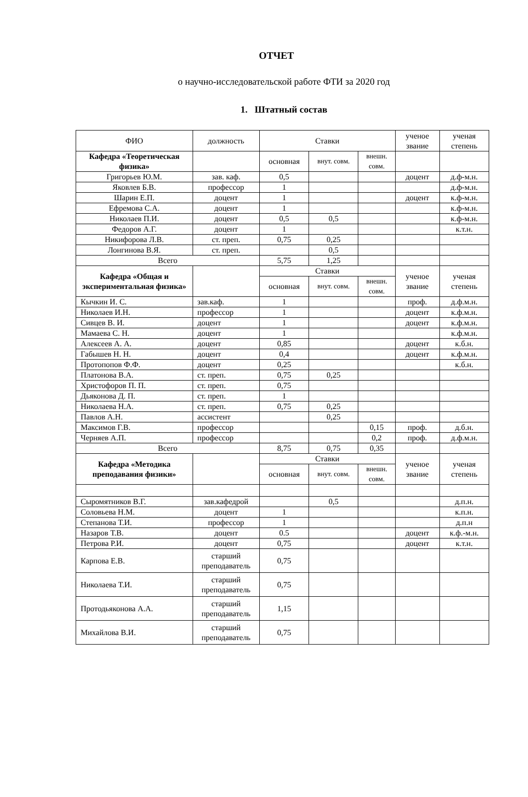ОТЧЕТ
о научно-исследовательской работе ФТИ за 2020 год
1. Штатный состав
| ФИО | должность | Ставки | | | ученое звание | ученая степень |
| --- | --- | --- | --- | --- | --- | --- |
| Кафедра «Теоретическая физика» | | основная | внут. совм. | внешн. совм. | | |
| Григорьев Ю.М. | зав. каф. | 0,5 | | | доцент | д.ф-м.н. |
| Яковлев Б.В. | профессор | 1 | | | | д.ф-м.н. |
| Шарин Е.П. | доцент | 1 | | | доцент | к.ф-м.н. |
| Ефремова С.А. | доцент | 1 | | | | к.ф-м.н. |
| Николаев П.И. | доцент | 0,5 | 0,5 | | | к.ф-м.н. |
| Федоров А.Г. | доцент | 1 | | | | к.т.н. |
| Никифорова Л.В. | ст. преп. | 0,75 | 0,25 | | | |
| Лонгинова В.Я. | ст. преп. | | 0,5 | | | |
| Всего | | 5,75 | 1,25 | | | |
| Кафедра «Общая и экспериментальная физика» | | Ставки | | | ученое звание | ученая степень |
| | | основная | внут. совм. | внешн. совм. | | |
| Кычкин И. С. | зав.каф. | 1 | | | проф. | д.ф.м.н. |
| Николаев И.Н. | профессор | 1 | | | доцент | к.ф.м.н. |
| Сивцев В. И. | доцент | 1 | | | доцент | к.ф.м.н. |
| Мамаева С. Н. | доцент | 1 | | | | к.ф.м.н. |
| Алексеев А. А. | доцент | 0,85 | | | доцент | к.б.н. |
| Габышев Н. Н. | доцент | 0,4 | | | доцент | к.ф.м.н. |
| Протопопов Ф.Ф. | доцент | 0,25 | | | | к.б.н. |
| Платонова В.А. | ст. преп. | 0,75 | 0,25 | | | |
| Христофоров П. П. | ст. преп. | 0,75 | | | | |
| Дьяконова Д. П. | ст. преп. | 1 | | | | |
| Николаева Н.А. | ст. преп. | 0,75 | 0,25 | | | |
| Павлов А.Н. | ассистент | | 0,25 | | | |
| Максимов Г.В. | профессор | | | 0,15 | проф. | д.б.н. |
| Черняев А.П. | профессор | | | 0,2 | проф. | д.ф.м.н. |
| Всего | | 8,75 | 0,75 | 0,35 | | |
| Кафедра «Методика преподавания физики» | | Ставки | | | ученое звание | ученая степень |
| | | основная | внут. совм. | внешн. совм. | | |
| Сыромятников В.Г. | зав.кафедрой | | 0,5 | | | д.п.н. |
| Соловьева Н.М. | доцент | 1 | | | | к.п.н. |
| Степанова Т.И. | профессор | 1 | | | | д.п.н |
| Назаров Т.В. | доцент | 0.5 | | | доцент | к.ф.-м.н. |
| Петрова Р.И. | доцент | 0,75 | | | доцент | к.т.н. |
| Карпова Е.В. | старший преподаватель | 0,75 | | | | |
| Николаева Т.И. | старший преподаватель | 0,75 | | | | |
| Протодьяконова А.А. | старший преподаватель | 1,15 | | | | |
| Михайлова В.И. | старший преподаватель | 0,75 | | | | |